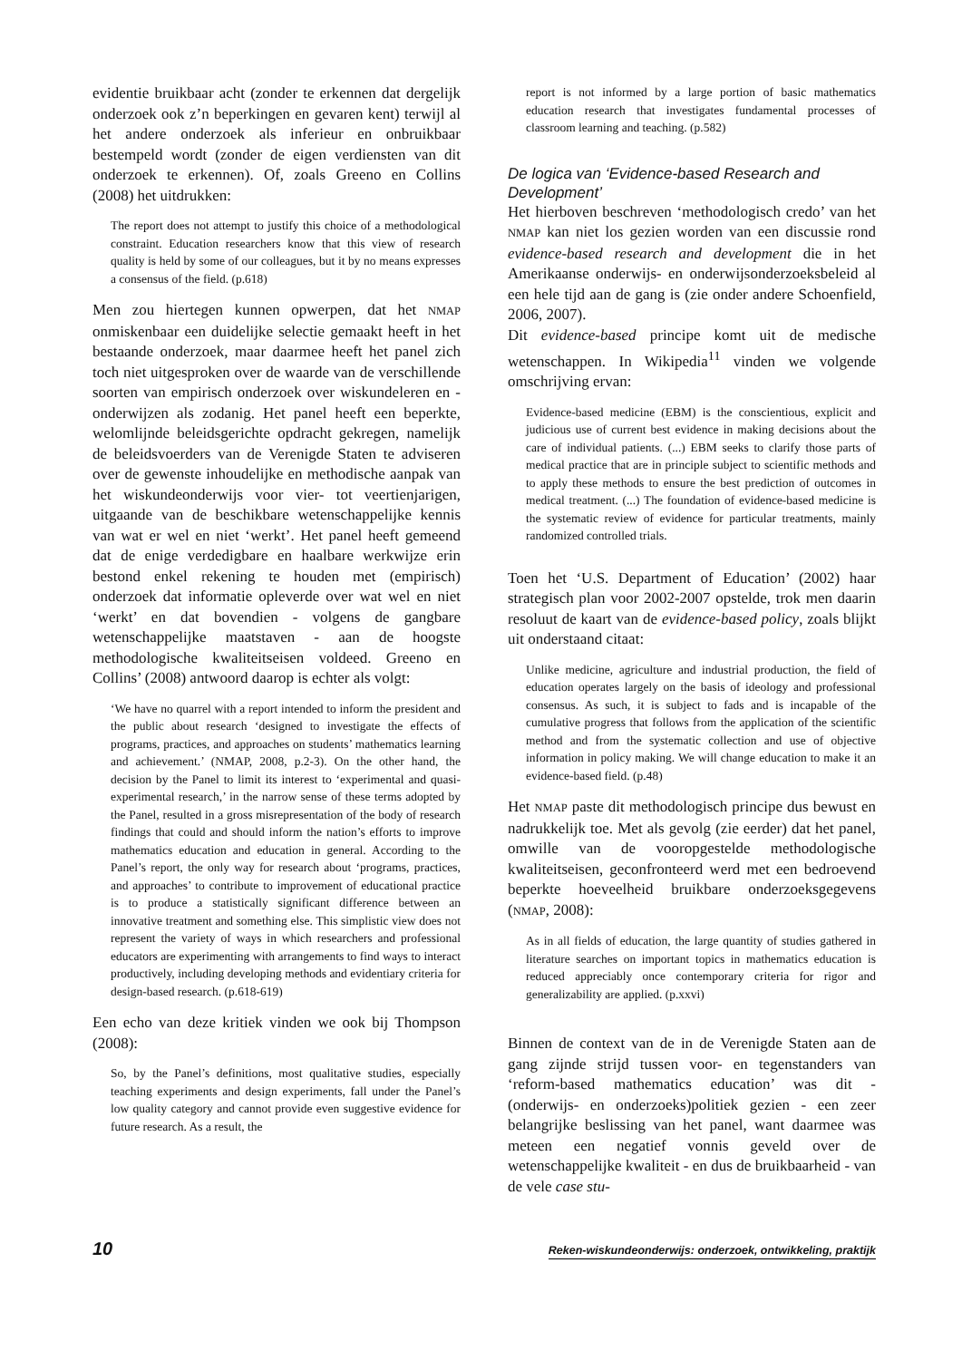evidentie bruikbaar acht (zonder te erkennen dat dergelijk onderzoek ook z’n beperkingen en gevaren kent) terwijl al het andere onderzoek als inferieur en onbruikbaar bestempeld wordt (zonder de eigen verdiensten van dit onderzoek te erkennen). Of, zoals Greeno en Collins (2008) het uitdrukken:
The report does not attempt to justify this choice of a methodological constraint. Education researchers know that this view of research quality is held by some of our colleagues, but it by no means expresses a consensus of the field. (p.618)
Men zou hiertegen kunnen opwerpen, dat het NMAP onmiskenbaar een duidelijke selectie gemaakt heeft in het bestaande onderzoek, maar daarmee heeft het panel zich toch niet uitgesproken over de waarde van de verschillende soorten van empirisch onderzoek over wiskundeleren en -onderwijzen als zodanig. Het panel heeft een beperkte, welomlijnde beleidsgerichte opdracht gekregen, namelijk de beleidsvoerders van de Verenigde Staten te adviseren over de gewenste inhoudelijke en methodische aanpak van het wiskundeonderwijs voor vier- tot veertienjarigen, uitgaande van de beschikbare wetenschappelijke kennis van wat er wel en niet ‘werkt’. Het panel heeft gemeend dat de enige verdedigbare en haalbare werkwijze erin bestond enkel rekening te houden met (empirisch) onderzoek dat informatie opleverde over wat wel en niet ‘werkt’ en dat bovendien - volgens de gangbare wetenschappelijke maatstaven - aan de hoogste methodologische kwaliteitseisen voldeed. Greeno en Collins’ (2008) antwoord daarop is echter als volgt:
‘We have no quarrel with a report intended to inform the president and the public about research ‘designed to investigate the effects of programs, practices, and approaches on students’ mathematics learning and achievement.’ (NMAP, 2008, p.2-3). On the other hand, the decision by the Panel to limit its interest to ‘experimental and quasi-experimental research,’ in the narrow sense of these terms adopted by the Panel, resulted in a gross misrepresentation of the body of research findings that could and should inform the nation’s efforts to improve mathematics education and education in general. According to the Panel’s report, the only way for research about ‘programs, practices, and approaches’ to contribute to improvement of educational practice is to produce a statistically significant difference between an innovative treatment and something else. This simplistic view does not represent the variety of ways in which researchers and professional educators are experimenting with arrangements to find ways to interact productively, including developing methods and evidentiary criteria for design-based research. (p.618-619)
Een echo van deze kritiek vinden we ook bij Thompson (2008):
So, by the Panel’s definitions, most qualitative studies, especially teaching experiments and design experiments, fall under the Panel’s low quality category and cannot provide even suggestive evidence for future research. As a result, the
report is not informed by a large portion of basic mathematics education research that investigates fundamental processes of classroom learning and teaching. (p.582)
De logica van ‘Evidence-based Research and Development’
Het hierboven beschreven ‘methodologisch credo’ van het NMAP kan niet los gezien worden van een discussie rond evidence-based research and development die in het Amerikaanse onderwijs- en onderwijsonderzoeksbeleid al een hele tijd aan de gang is (zie onder andere Schoenfield, 2006, 2007).
Dit evidence-based principe komt uit de medische wetenschappen. In Wikipedia<sup>11</sup> vinden we volgende omschrijving ervan:
Evidence-based medicine (EBM) is the conscientious, explicit and judicious use of current best evidence in making decisions about the care of individual patients. (...) EBM seeks to clarify those parts of medical practice that are in principle subject to scientific methods and to apply these methods to ensure the best prediction of outcomes in medical treatment. (...) The foundation of evidence-based medicine is the systematic review of evidence for particular treatments, mainly randomized controlled trials.
Toen het ‘U.S. Department of Education’ (2002) haar strategisch plan voor 2002-2007 opstelde, trok men daarin resoluut de kaart van de evidence-based policy, zoals blijkt uit onderstaand citaat:
Unlike medicine, agriculture and industrial production, the field of education operates largely on the basis of ideology and professional consensus. As such, it is subject to fads and is incapable of the cumulative progress that follows from the application of the scientific method and from the systematic collection and use of objective information in policy making. We will change education to make it an evidence-based field. (p.48)
Het NMAP paste dit methodologisch principe dus bewust en nadrukkelijk toe. Met als gevolg (zie eerder) dat het panel, omwille van de vooropgestelde methodologische kwaliteitseisen, geconfronteerd werd met een bedroevend beperkte hoeveelheid bruikbare onderzoeksgegevens (NMAP, 2008):
As in all fields of education, the large quantity of studies gathered in literature searches on important topics in mathematics education is reduced appreciably once contemporary criteria for rigor and generalizability are applied. (p.xxvi)
Binnen de context van de in de Verenigde Staten aan de gang zijnde strijd tussen voor- en tegenstanders van ‘reform-based mathematics education’ was dit - (onderwijs- en onderzoeks)politiek gezien - een zeer belangrijke beslissing van het panel, want daarmee was meteen een negatief vonnis geveld over de wetenschappelijke kwaliteit - en dus de bruikbaarheid - van de vele case stu-
10 Reken-wiskundeonderwijs: onderzoek, ontwikkeling, praktijk